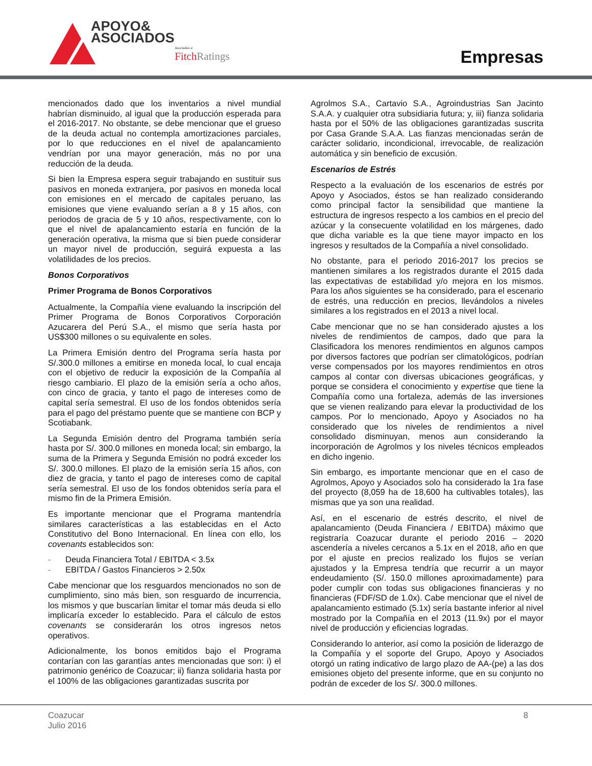APOYO&
ASOCIADOS
Asociados a:
Fitch Ratings
Empresas
mencionados dado que los inventarios a nivel mundial habrían disminuido, al igual que la producción esperada para el 2016-2017. No obstante, se debe mencionar que el grueso de la deuda actual no contempla amortizaciones parciales, por lo que reducciones en el nivel de apalancamiento vendrían por una mayor generación, más no por una reducción de la deuda.
Si bien la Empresa espera seguir trabajando en sustituir sus pasivos en moneda extranjera, por pasivos en moneda local con emisiones en el mercado de capitales peruano, las emisiones que viene evaluando serían a 8 y 15 años, con periodos de gracia de 5 y 10 años, respectivamente, con lo que el nivel de apalancamiento estaría en función de la generación operativa, la misma que si bien puede considerar un mayor nivel de producción, seguirá expuesta a las volatilidades de los precios.
Bonos Corporativos
Primer Programa de Bonos Corporativos
Actualmente, la Compañía viene evaluando la inscripción del Primer Programa de Bonos Corporativos Corporación Azucarera del Perú S.A., el mismo que sería hasta por US$300 millones o su equivalente en soles.
La Primera Emisión dentro del Programa sería hasta por S/.300.0 millones a emitirse en moneda local, lo cual encaja con el objetivo de reducir la exposición de la Compañía al riesgo cambiario. El plazo de la emisión sería a ocho años, con cinco de gracia, y tanto el pago de intereses como de capital sería semestral. El uso de los fondos obtenidos sería para el pago del préstamo puente que se mantiene con BCP y Scotiabank.
La Segunda Emisión dentro del Programa también sería hasta por S/. 300.0 millones en moneda local; sin embargo, la suma de la Primera y Segunda Emisión no podrá exceder los S/. 300.0 millones. El plazo de la emisión sería 15 años, con diez de gracia, y tanto el pago de intereses como de capital sería semestral. El uso de los fondos obtenidos sería para el mismo fin de la Primera Emisión.
Es importante mencionar que el Programa mantendría similares características a las establecidas en el Acto Constitutivo del Bono Internacional. En línea con ello, los covenants establecidos son:
Deuda Financiera Total / EBITDA < 3.5x
EBITDA / Gastos Financieros > 2.50x
Cabe mencionar que los resguardos mencionados no son de cumplimiento, sino más bien, son resguardo de incurrencia, los mismos y que buscarían limitar el tomar más deuda si ello implicaría exceder lo establecido. Para el cálculo de estos covenants se considerarán los otros ingresos netos operativos.
Adicionalmente, los bonos emitidos bajo el Programa contarían con las garantías antes mencionadas que son: i) el patrimonio genérico de Coazucar; ii) fianza solidaria hasta por el 100% de las obligaciones garantizadas suscrita por
Agrolmos S.A., Cartavio S.A., Agroindustrias San Jacinto S.A.A. y cualquier otra subsidiaria futura; y, iii) fianza solidaria hasta por el 50% de las obligaciones garantizadas suscrita por Casa Grande S.A.A. Las fianzas mencionadas serán de carácter solidario, incondicional, irrevocable, de realización automática y sin beneficio de excusión.
Escenarios de Estrés
Respecto a la evaluación de los escenarios de estrés por Apoyo y Asociados, éstos se han realizado considerando como principal factor la sensibilidad que mantiene la estructura de ingresos respecto a los cambios en el precio del azúcar y la consecuente volatilidad en los márgenes, dado que dicha variable es la que tiene mayor impacto en los ingresos y resultados de la Compañía a nivel consolidado.
No obstante, para el periodo 2016-2017 los precios se mantienen similares a los registrados durante el 2015 dada las expectativas de estabilidad y/o mejora en los mismos. Para los años siguientes se ha considerado, para el escenario de estrés, una reducción en precios, llevándolos a niveles similares a los registrados en el 2013 a nivel local.
Cabe mencionar que no se han considerado ajustes a los niveles de rendimientos de campos, dado que para la Clasificadora los menores rendimientos en algunos campos por diversos factores que podrían ser climatológicos, podrían verse compensados por los mayores rendimientos en otros campos al contar con diversas ubicaciones geográficas, y porque se considera el conocimiento y expertise que tiene la Compañía como una fortaleza, además de las inversiones que se vienen realizando para elevar la productividad de los campos. Por lo mencionado, Apoyo y Asociados no ha considerado que los niveles de rendimientos a nivel consolidado disminuyan, menos aun considerando la incorporación de Agrolmos y los niveles técnicos empleados en dicho ingenio.
Sin embargo, es importante mencionar que en el caso de Agrolmos, Apoyo y Asociados solo ha considerado la 1ra fase del proyecto (8,059 ha de 18,600 ha cultivables totales), las mismas que ya son una realidad.
Así, en el escenario de estrés descrito, el nivel de apalancamiento (Deuda Financiera / EBITDA) máximo que registraría Coazucar durante el periodo 2016 – 2020 ascendería a niveles cercanos a 5.1x en el 2018, año en que por el ajuste en precios realizado los flujos se verían ajustados y la Empresa tendría que recurrir a un mayor endeudamiento (S/. 150.0 millones aproximadamente) para poder cumplir con todas sus obligaciones financieras y no financieras (FDF/SD de 1.0x). Cabe mencionar que el nivel de apalancamiento estimado (5.1x) sería bastante inferior al nivel mostrado por la Compañía en el 2013 (11.9x) por el mayor nivel de producción y eficiencias logradas.
Considerando lo anterior, así como la posición de liderazgo de la Compañía y el soporte del Grupo, Apoyo y Asociados otorgó un rating indicativo de largo plazo de AA-(pe) a las dos emisiones objeto del presente informe, que en su conjunto no podrán de exceder de los S/. 300.0 millones.
Coazucar
Julio 2016
8